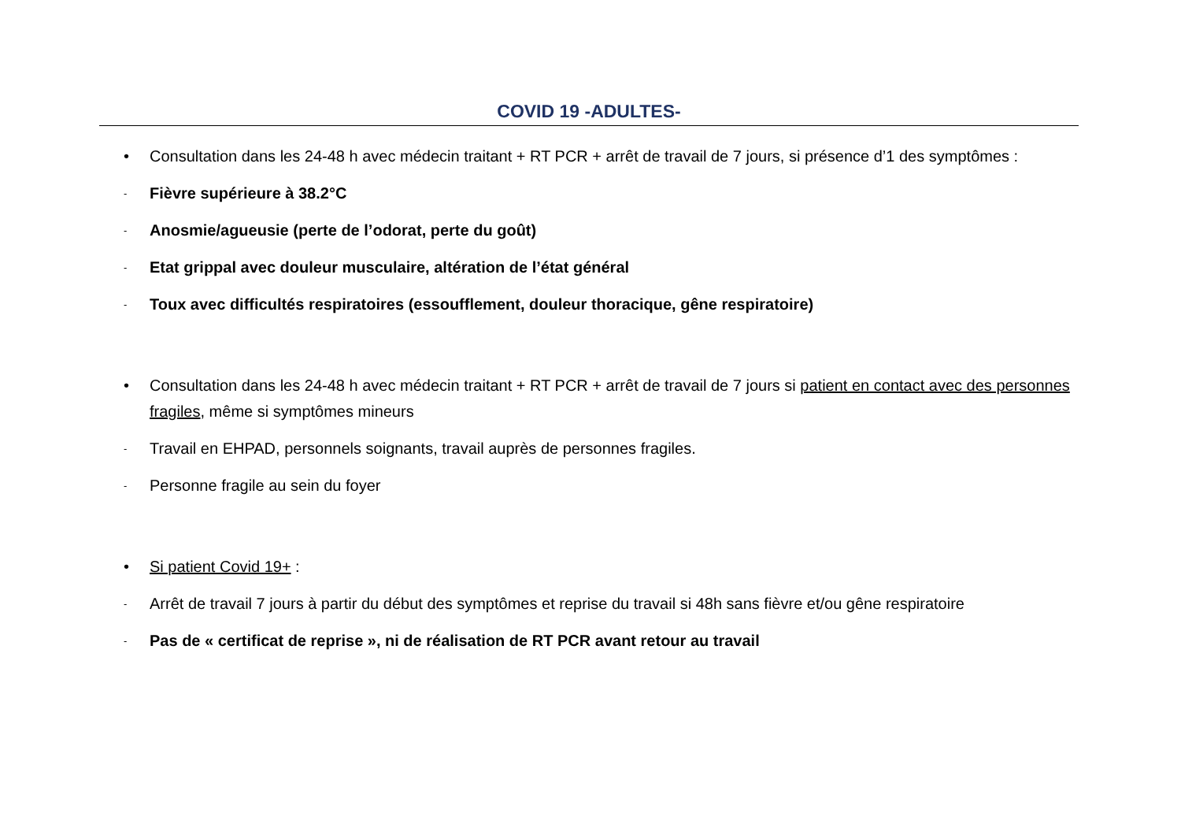COVID 19 -ADULTES-
• Consultation dans les 24-48 h avec médecin traitant + RT PCR + arrêt de travail de 7 jours, si présence d’1 des symptômes :
-
Fièvre supérieure à 38.2°C
-
Anosmie/agueusie (perte de l’odorat, perte du goût)
-
Etat grippal avec douleur musculaire, altération de l’état général
-
Toux avec difficultés respiratoires (essoufflement, douleur thoracique, gêne respiratoire)
• Consultation dans les 24-48 h avec médecin traitant + RT PCR + arrêt de travail de 7 jours si patient en contact avec des personnes fragiles, même si symptômes mineurs
-
Travail en EHPAD, personnels soignants, travail auprès de personnes fragiles.
-
Personne fragile au sein du foyer
• Si patient Covid 19+ :
-
Arrêt de travail 7 jours à partir du début des symptômes et reprise du travail si 48h sans fièvre et/ou gêne respiratoire
-
Pas de « certificat de reprise », ni de réalisation de RT PCR avant retour au travail